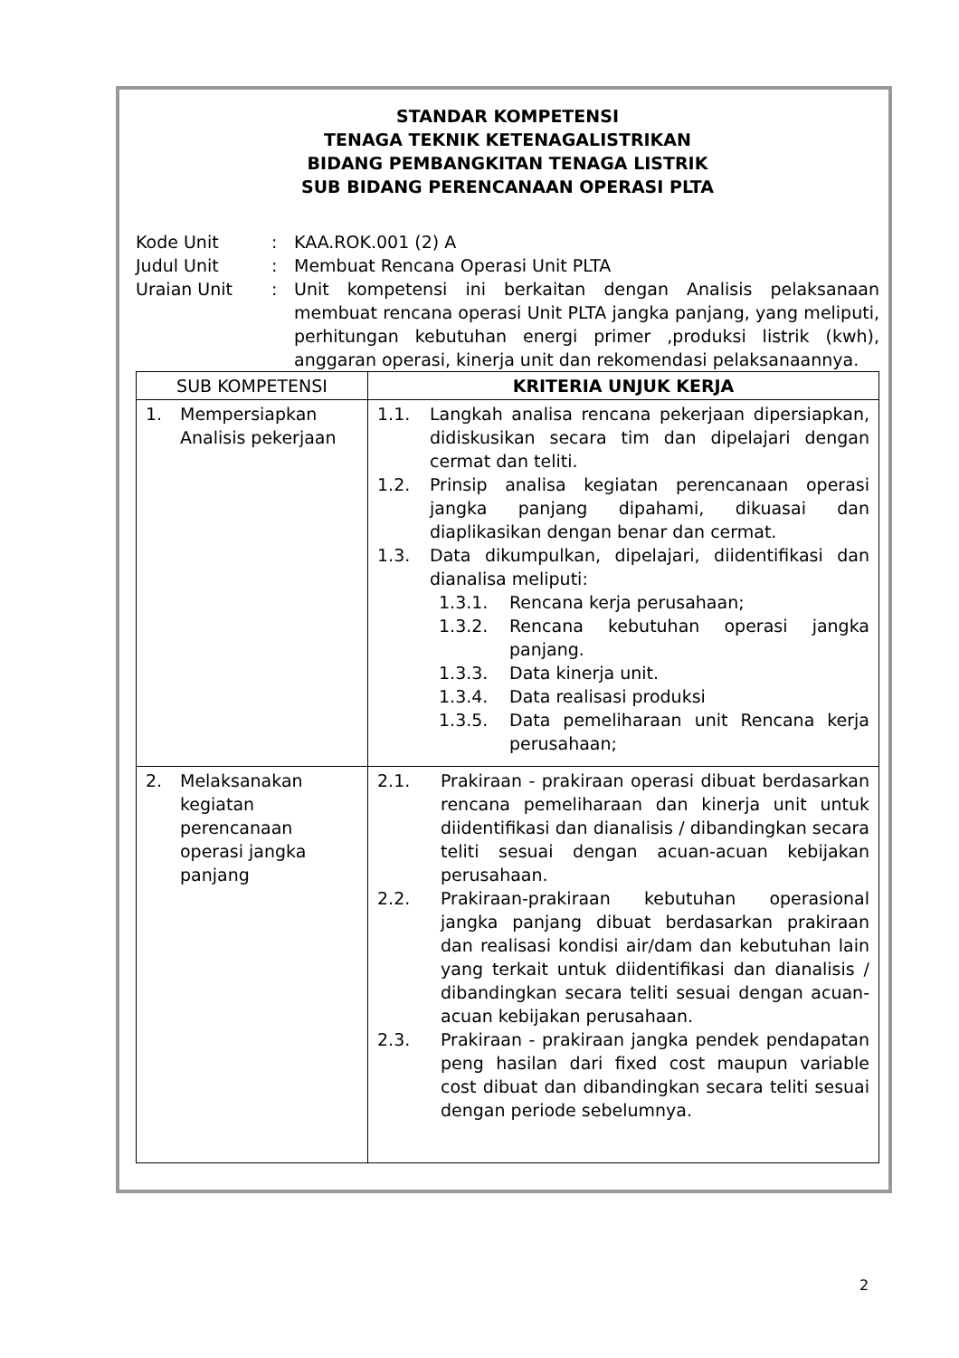STANDAR KOMPETENSI
TENAGA TEKNIK KETENAGALISTRIKAN
BIDANG PEMBANGKITAN TENAGA LISTRIK
SUB BIDANG PERENCANAAN OPERASI PLTA
Kode Unit
:
KAA.ROK.001 (2) A
Judul Unit
:
Membuat Rencana Operasi Unit PLTA
Uraian Unit
:
Unit kompetensi ini berkaitan dengan Analisis pelaksanaan membuat rencana operasi Unit PLTA jangka panjang, yang meliputi, perhitungan kebutuhan energi primer ,produksi listrik (kwh), anggaran operasi, kinerja unit dan rekomendasi pelaksanaannya.
| SUB KOMPETENSI | KRITERIA UNJUK KERJA |
| --- | --- |
| 1. Mempersiapkan Analisis pekerjaan | 1.1. Langkah analisa rencana pekerjaan dipersiapkan, didiskusikan secara tim dan dipelajari dengan cermat dan teliti. 1.2. Prinsip analisa kegiatan perencanaan operasi jangka panjang dipahami, dikuasai dan diaplikasikan dengan benar dan cermat. 1.3. Data dikumpulkan, dipelajari, diidentifikasi dan dianalisa meliputi: 1.3.1. Rencana kerja perusahaan; 1.3.2. Rencana kebutuhan operasi jangka panjang. 1.3.3. Data kinerja unit. 1.3.4. Data realisasi produksi 1.3.5. Data pemeliharaan unit Rencana kerja perusahaan; |
| 2. Melaksanakan kegiatan perencanaan operasi jangka panjang | 2.1. Prakiraan - prakiraan operasi dibuat berdasarkan rencana pemeliharaan dan kinerja unit untuk diidentifikasi dan dianalisis / dibandingkan secara teliti sesuai dengan acuan-acuan kebijakan perusahaan. 2.2. Prakiraan-prakiraan kebutuhan operasional jangka panjang dibuat berdasarkan prakiraan dan realisasi kondisi air/dam dan kebutuhan lain yang terkait untuk diidentifikasi dan dianalisis / dibandingkan secara teliti sesuai dengan acuan-acuan kebijakan perusahaan. 2.3. Prakiraan - prakiraan jangka pendek pendapatan peng hasilan dari fixed cost maupun variable cost dibuat dan dibandingkan secara teliti sesuai dengan periode sebelumnya. |
2